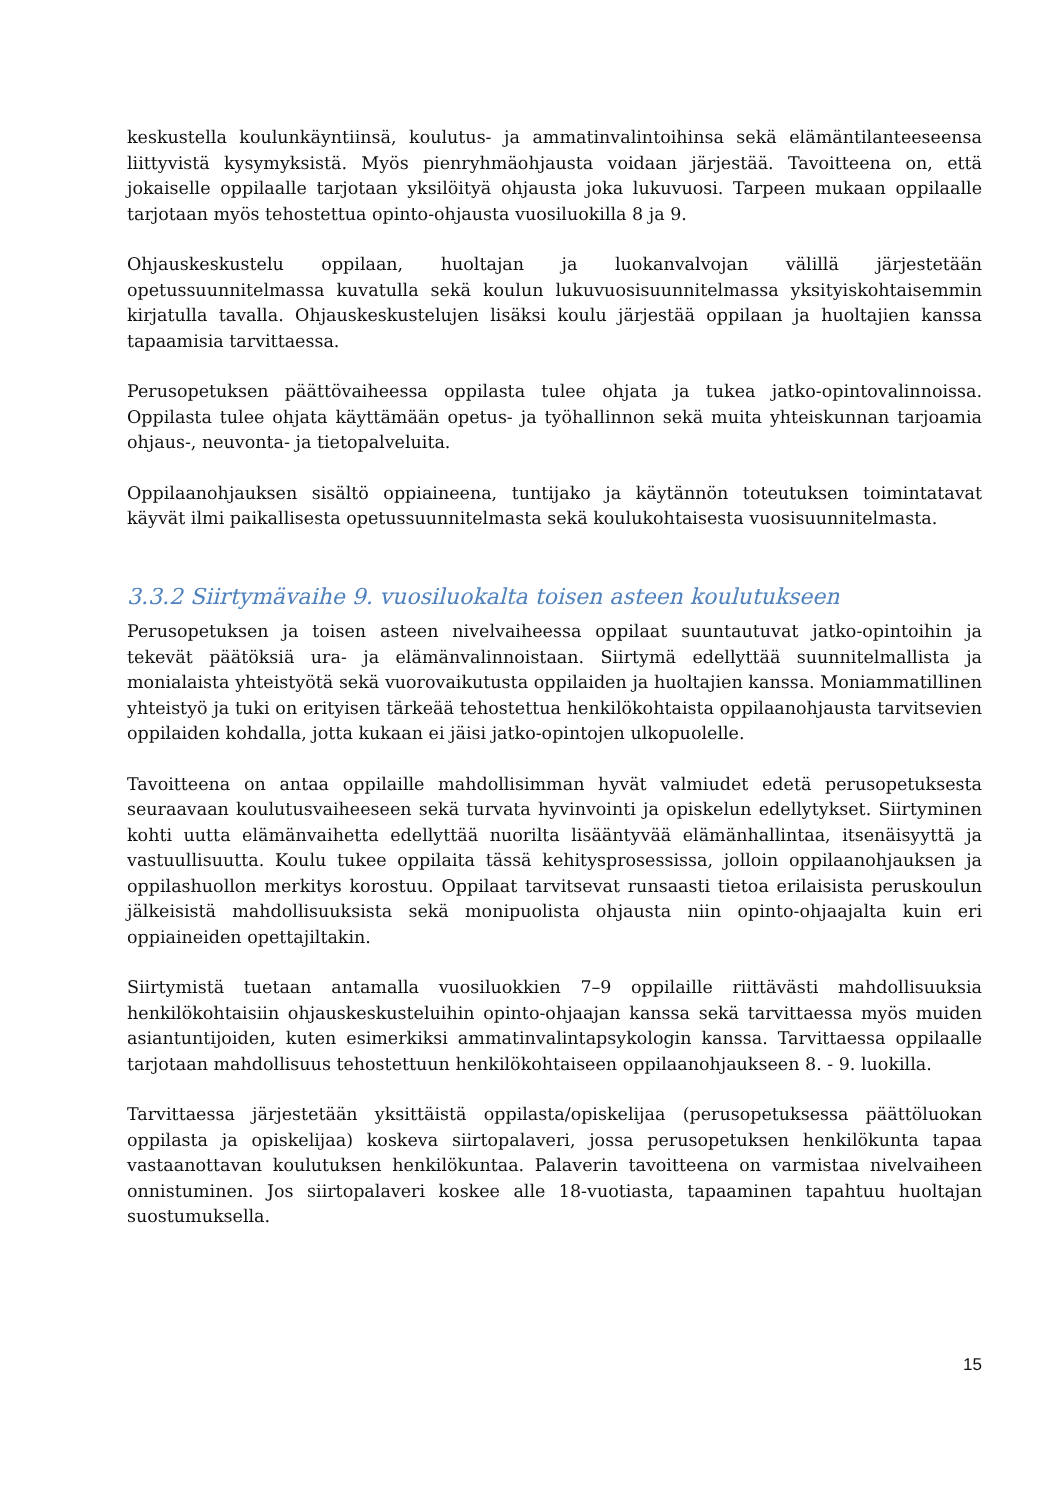keskustella koulunkäyntiinsä, koulutus- ja ammatinvalintoihinsa sekä elämäntilanteeseensa liittyvistä kysymyksistä. Myös pienryhmäohjausta voidaan järjestää. Tavoitteena on, että jokaiselle oppilaalle tarjotaan yksilöityä ohjausta joka lukuvuosi. Tarpeen mukaan oppilaalle tarjotaan myös tehostettua opinto-ohjausta vuosiluokilla 8 ja 9.
Ohjauskeskustelu oppilaan, huoltajan ja luokanvalvojan välillä järjestetään opetussuunnitelmassa kuvatulla sekä koulun lukuvuosisuunnitelmassa yksityiskohtaisemmin kirjatulla tavalla. Ohjauskeskustelujen lisäksi koulu järjestää oppilaan ja huoltajien kanssa tapaamisia tarvittaessa.
Perusopetuksen päättövaiheessa oppilasta tulee ohjata ja tukea jatko-opintovalinnoissa. Oppilasta tulee ohjata käyttämään opetus- ja työhallinnon sekä muita yhteiskunnan tarjoamia ohjaus-, neuvonta- ja tietopalveluita.
Oppilaanohjauksen sisältö oppiaineena, tuntijako ja käytännön toteutuksen toimintatavat käyvät ilmi paikallisesta opetussuunnitelmasta sekä koulukohtaisesta vuosisuunnitelmasta.
3.3.2 Siirtymävaihe 9. vuosiluokalta toisen asteen koulutukseen
Perusopetuksen ja toisen asteen nivelvaiheessa oppilaat suuntautuvat jatko-opintoihin ja tekevät päätöksiä ura- ja elämänvalinnoistaan. Siirtymä edellyttää suunnitelmallista ja monialaista yhteistyötä sekä vuorovaikutusta oppilaiden ja huoltajien kanssa. Moniammatillinen yhteistyö ja tuki on erityisen tärkeää tehostettua henkilökohtaista oppilaanohjausta tarvitsevien oppilaiden kohdalla, jotta kukaan ei jäisi jatko-opintojen ulkopuolelle.
Tavoitteena on antaa oppilaille mahdollisimman hyvät valmiudet edetä perusopetuksesta seuraavaan koulutusvaiheeseen sekä turvata hyvinvointi ja opiskelun edellytykset. Siirtyminen kohti uutta elämänvaihetta edellyttää nuorilta lisääntyvää elämänhallintaa, itsenäisyyttä ja vastuullisuutta. Koulu tukee oppilaita tässä kehitysprosessissa, jolloin oppilaanohjauksen ja oppilashuollon merkitys korostuu. Oppilaat tarvitsevat runsaasti tietoa erilaisista peruskoulun jälkeisistä mahdollisuuksista sekä monipuolista ohjausta niin opinto-ohjaajalta kuin eri oppiaineiden opettajiltakin.
Siirtymistä tuetaan antamalla vuosiluokkien 7–9 oppilaille riittävästi mahdollisuuksia henkilökohtaisiin ohjauskeskusteluihin opinto-ohjaajan kanssa sekä tarvittaessa myös muiden asiantuntijoiden, kuten esimerkiksi ammatinvalintapsykologin kanssa. Tarvittaessa oppilaalle tarjotaan mahdollisuus tehostettuun henkilökohtaiseen oppilaanohjaukseen 8. - 9. luokilla.
Tarvittaessa järjestetään yksittäistä oppilasta/opiskelijaa (perusopetuksessa päättöluokan oppilasta ja opiskelijaa) koskeva siirtopalaveri, jossa perusopetuksen henkilökunta tapaa vastaanottavan koulutuksen henkilökuntaa. Palaverin tavoitteena on varmistaa nivelvaiheen onnistuminen. Jos siirtopalaveri koskee alle 18-vuotiasta, tapaaminen tapahtuu huoltajan suostumuksella.
15